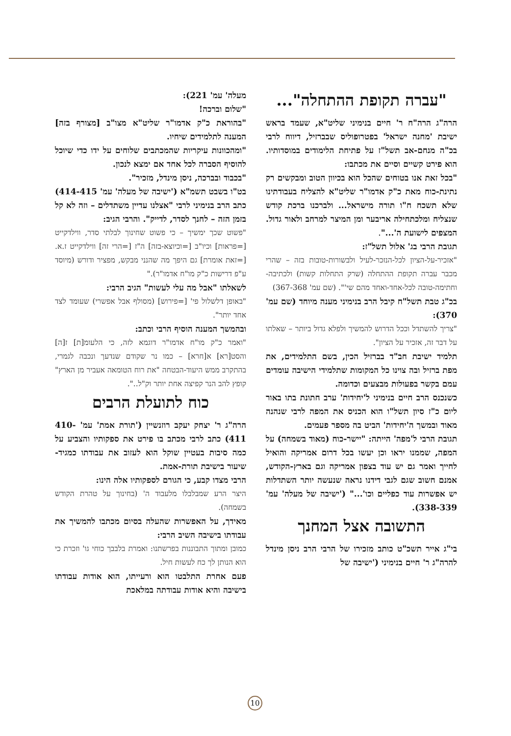"עברה תקופת ההתחלה"...
הרה"ג הרה"ח ר' חיים בנימיני שליט"א, שעמד בראש ישיבת 'מחנה ישראל' בפטרופוליס שבברזיל, דיווח לרבי בכ"ה מנחם-אב תשל"ז על פתיחת הלימודים במוסדותיו. הוא פירט קשיים וסיים את מכתבו:
"בכל זאת אנו בטוחים שהכל הוא בכיוון הטוב ומבקשים רק נתינת-כוח מאת כ"ק אדמו"ר שליט"א להצליח בעבודתינו שלא תשכח ח"ו תורה מישראל... ולברכנו ברכת קודש שנצליח ומלכתחילה אריבער ומן המיצר למרחב ולאור גדול. המצפים לישועת ה'...".
תגובת הרבי בג' אלול תשל"ז:
"אזכיר-על-הציון לכל-הנזכר-לעיל ולבשורות-טובות בזה – שהרי מכבר עברה תקופת ההתחלה (שרק התחלות קשות) ולכתיבה-וחתימה-טובה לכל-אחד-ואחד מהם שי'". (שם עמ' 367-368)
בכ"ג טבת תשל"ח קיבל הרב בנימיני מענה מיוחד (שם עמ' 370):
"צריך להשתדל וככל הדרוש להמשיך ולפלא גדול ביותר – שאלתו על דבר זה, אזכיר על הציון".
תלמיד ישיבת חב"ד בברזיל הכין, בשם התלמידים, את מפת ברזיל ובה צוינו כל המקומות שתלמידי הישיבה עומדים עמם בקשר בפעולות מבצעים וכדומה.
כשנכנס הרב חיים בנימיני ל'יחידות' ערב חתונת בתו באור ליום כ"ז סיון תשל"ו הוא הכניס את המפה לרבי שנהנה מאוד ובמשך ה'יחידות' הביט בה מספר פעמים.
תגובת הרבי ל'מפה' הייתה: "יישר-כוח (מאוד בשמחה) על המפה, שממנו יראו וכן יעשו בכל דרום אמריקה והואיל לחייך ואמר גם יש עוד בצפון אמריקה וגם בארץ-הקודש, אמנם חשוב שגם לגבי דידנו נראה שנעשה יותר השתדלות יש אפשרות עוד כפליים וכו'..." ('ישיבה של מעלה' עמ' 338-339).
התשובה אצל המחנך
בי"ג אייר תשכ"ט כותב מזכירו של הרבי הרב ניסן מינדל להרה"ג ר' חיים בנימיני ('ישיבה של
מעלה' עמ' 221):
"שלום וברכה!
"בהוראת כ"ק אדמו"ר שליט"א מצו"ב [מצורף בזה] המענה לתלמידים שיחיו.
"ומהכוונות עיקריות שהמכתבים שלוחים על ידו כדי שיוכל להוסיף הסברה לכל אחד אם ימצא לנכון.
"בכבוד ובברכה, ניסן מינדל, מזכיר".
בט"ו בשבט תשמ"א ('ישיבה של מעלה' עמ' 414-415) כתב הרב בנימיני לרבי "אצלנו עדיין משתדלים – וזה לא קל בזמן הזה – לחנך לסדר, לדייק". והרבי הגיב:
"פשוט שכך ימשיך – כי פשוט שחינוך לבלתי סדר, ווילדקייט [=פראות] וכיו"ב [=וכיוצא-בזה] ה"ז [=הרי זה] ווילדקייט ז.א. [=זאת אומרת] גם היפך מה שהנני מבקש, מפציר ודורש (מיוסד ע"פ דרישות כ"ק מו"ח אדמו"ר)."
לשאלתו "אבל מה עלי לעשות" הגיב הרבי:
"באופן דלשלול פי' [=פירוש] (מסולף אבל אפשרי) שעומד לצד אחד יותר".
ובהמשך המענה הוסיף הרבי וכתב:
"ואמר כ"ק מו"ח אדמו"ר דוגמא לזה, כי הלעומ[ת] ז[ה] והסט[רא] א[חרא] – כמו נר שקודם שנדעך ונכבה לגמרי, בהתקרב ממש היעוד-הבטחה "את רוח הטומאה אעביר מן הארץ" קופץ להב הנר קפיצה אחת יותר וק"ל..".
כוח לתועלת הרבים
הרה"ג ר' יצחק יעקב רוזנשיין ('תורת אמת' עמ' 410-411) כתב לרבי מכתב בו פירט את ספקותיו והצביע על כמה סיבות בעטיין שוקל הוא לעזוב את עבודתו כמגיד-שיעור בישיבת תורת-אמת.
הרבי מצדו קבע, כי הגורם לספקותיו אלה הינו:
היצר הרע שמבלבלו מלעבוד ה' (בחינוך על טהרת הקודש בשמחה).
מאידך, על האפשרות שהעלה בסיום מכתבו להמשיך את עבודתו בישיבה השיב הרבי:
כמובן ומתוך התבוננות בפרשתנו: ואמרת בלבבך כוחי גו' וזכרת כי הוא הנותן לך כח לעשות חיל.
פעם אחרת התלבטו הוא ורעייתו, הוא אודות עבודתו בישיבה והיא אודות עבודתה במלאכת
10